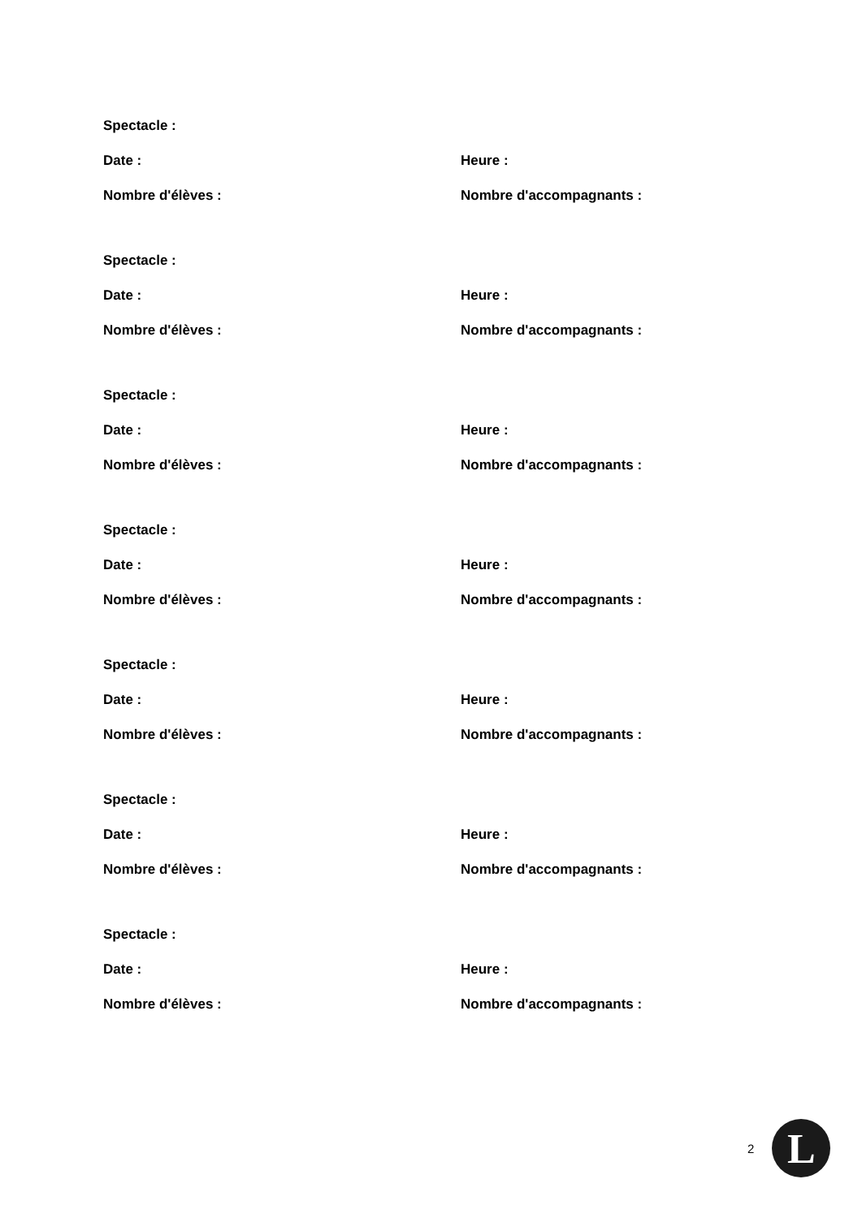Spectacle :
Date : Heure :
Nombre d'élèves : Nombre d'accompagnants :
Spectacle :
Date : Heure :
Nombre d'élèves : Nombre d'accompagnants :
Spectacle :
Date : Heure :
Nombre d'élèves : Nombre d'accompagnants :
Spectacle :
Date : Heure :
Nombre d'élèves : Nombre d'accompagnants :
Spectacle :
Date : Heure :
Nombre d'élèves : Nombre d'accompagnants :
Spectacle :
Date : Heure :
Nombre d'élèves : Nombre d'accompagnants :
Spectacle :
Date : Heure :
Nombre d'élèves : Nombre d'accompagnants :
2
L